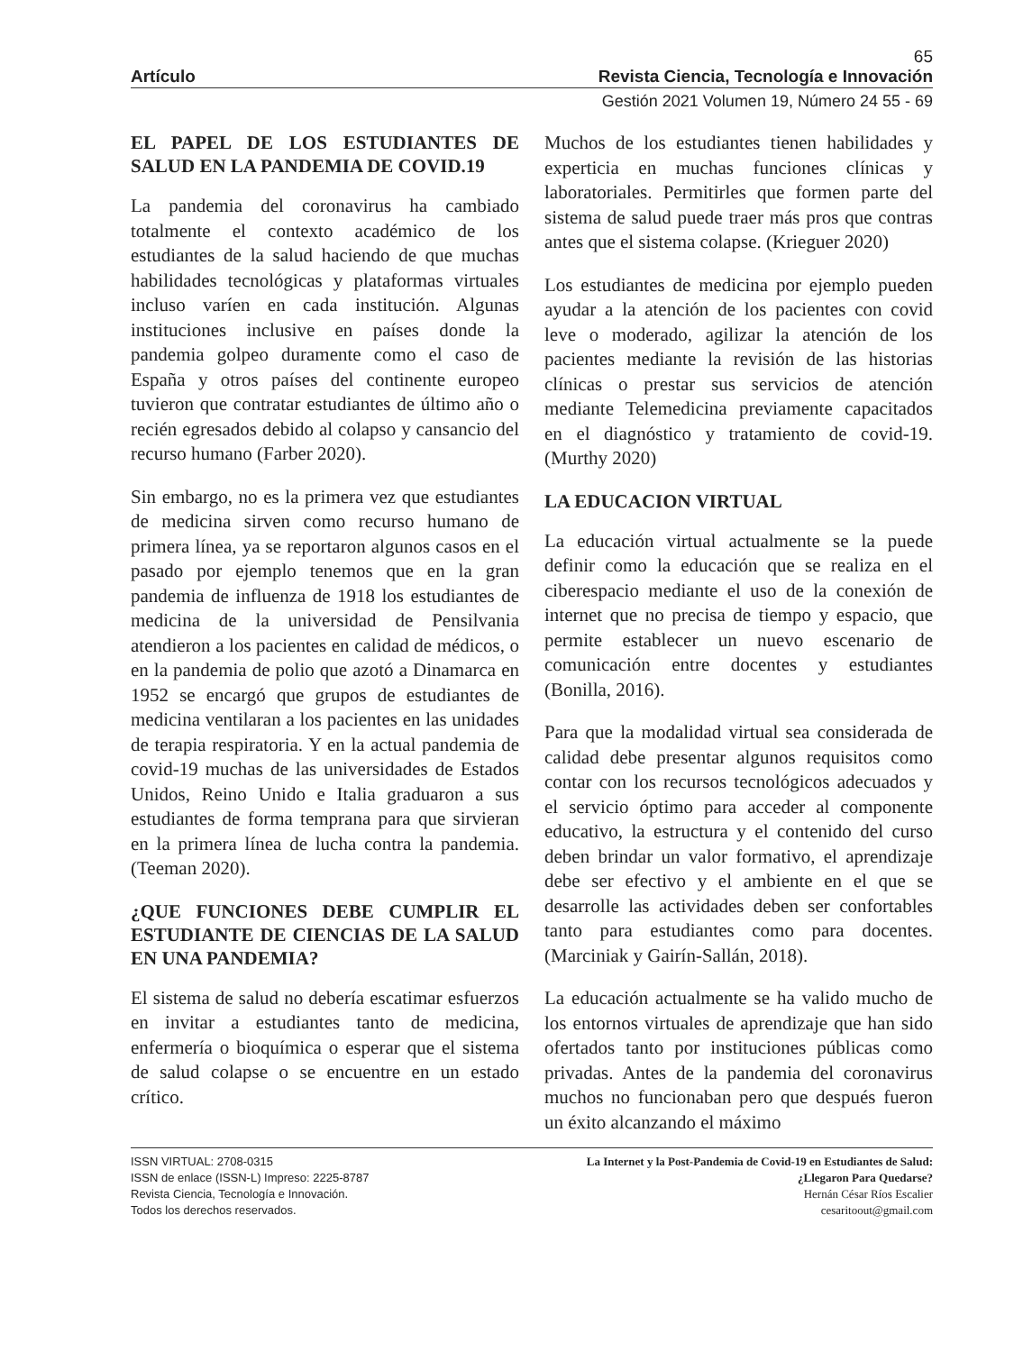65
Artículo Revista Ciencia, Tecnología e Innovación
Gestión 2021 Volumen 19, Número 24 55 - 69
EL PAPEL DE LOS ESTUDIANTES DE SALUD EN LA PANDEMIA DE COVID.19
La pandemia del coronavirus ha cambiado totalmente el contexto académico de los estudiantes de la salud haciendo de que muchas habilidades tecnológicas y plataformas virtuales incluso varíen en cada institución. Algunas instituciones inclusive en países donde la pandemia golpeo duramente como el caso de España y otros países del continente europeo tuvieron que contratar estudiantes de último año o recién egresados debido al colapso y cansancio del recurso humano (Farber 2020).
Sin embargo, no es la primera vez que estudiantes de medicina sirven como recurso humano de primera línea, ya se reportaron algunos casos en el pasado por ejemplo tenemos que en la gran pandemia de influenza de 1918 los estudiantes de medicina de la universidad de Pensilvania atendieron a los pacientes en calidad de médicos, o en la pandemia de polio que azotó a Dinamarca en 1952 se encargó que grupos de estudiantes de medicina ventilaran a los pacientes en las unidades de terapia respiratoria. Y en la actual pandemia de covid-19 muchas de las universidades de Estados Unidos, Reino Unido e Italia graduaron a sus estudiantes de forma temprana para que sirvieran en la primera línea de lucha contra la pandemia. (Teeman 2020).
¿QUE FUNCIONES DEBE CUMPLIR EL ESTUDIANTE DE CIENCIAS DE LA SALUD EN UNA PANDEMIA?
El sistema de salud no debería escatimar esfuerzos en invitar a estudiantes tanto de medicina, enfermería o bioquímica o esperar que el sistema de salud colapse o se encuentre en un estado crítico.
Muchos de los estudiantes tienen habilidades y experticia en muchas funciones clínicas y laboratoriales. Permitirles que formen parte del sistema de salud puede traer más pros que contras antes que el sistema colapse. (Krieguer 2020)
Los estudiantes de medicina por ejemplo pueden ayudar a la atención de los pacientes con covid leve o moderado, agilizar la atención de los pacientes mediante la revisión de las historias clínicas o prestar sus servicios de atención mediante Telemedicina previamente capacitados en el diagnóstico y tratamiento de covid-19. (Murthy 2020)
LA EDUCACION VIRTUAL
La educación virtual actualmente se la puede definir como la educación que se realiza en el ciberespacio mediante el uso de la conexión de internet que no precisa de tiempo y espacio, que permite establecer un nuevo escenario de comunicación entre docentes y estudiantes (Bonilla, 2016).
Para que la modalidad virtual sea considerada de calidad debe presentar algunos requisitos como contar con los recursos tecnológicos adecuados y el servicio óptimo para acceder al componente educativo, la estructura y el contenido del curso deben brindar un valor formativo, el aprendizaje debe ser efectivo y el ambiente en el que se desarrolle las actividades deben ser confortables tanto para estudiantes como para docentes. (Marciniak y Gairín-Sallán, 2018).
La educación actualmente se ha valido mucho de los entornos virtuales de aprendizaje que han sido ofertados tanto por instituciones públicas como privadas. Antes de la pandemia del coronavirus muchos no funcionaban pero que después fueron un éxito alcanzando el máximo
ISSN VIRTUAL: 2708-0315
ISSN de enlace (ISSN-L) Impreso: 2225-8787
Revista Ciencia, Tecnología e Innovación.
Todos los derechos reservados.
La Internet y la Post-Pandemia de Covid-19 en Estudiantes de Salud:
¿Llegaron Para Quedarse?
Hernán César Ríos Escalier
cesaritoout@gmail.com